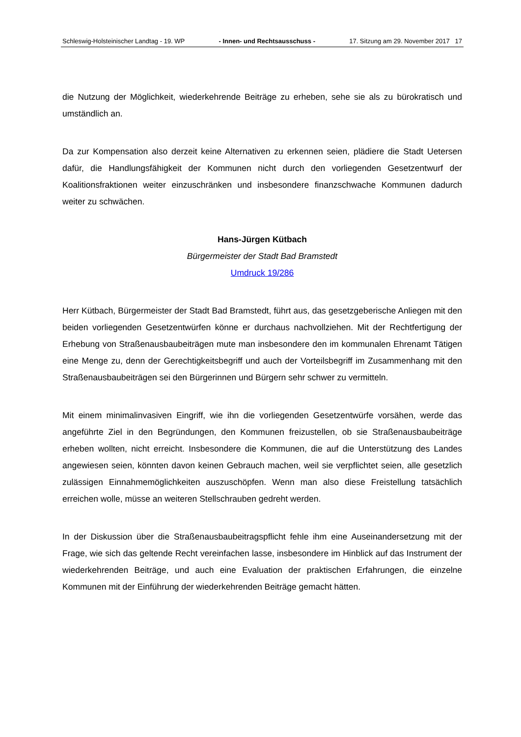Schleswig-Holsteinischer Landtag - 19. WP - Innen- und Rechtsausschuss - 17. Sitzung am 29. November 2017 17
die Nutzung der Möglichkeit, wiederkehrende Beiträge zu erheben, sehe sie als zu bürokratisch und umständlich an.
Da zur Kompensation also derzeit keine Alternativen zu erkennen seien, plädiere die Stadt Uetersen dafür, die Handlungsfähigkeit der Kommunen nicht durch den vorliegenden Gesetzentwurf der Koalitionsfraktionen weiter einzuschränken und insbesondere finanzschwache Kommunen dadurch weiter zu schwächen.
Hans-Jürgen Kütbach
Bürgermeister der Stadt Bad Bramstedt
Umdruck 19/286
Herr Kütbach, Bürgermeister der Stadt Bad Bramstedt, führt aus, das gesetzgeberische Anliegen mit den beiden vorliegenden Gesetzentwürfen könne er durchaus nachvollziehen. Mit der Rechtfertigung der Erhebung von Straßenausbaubeiträgen mute man insbesondere den im kommunalen Ehrenamt Tätigen eine Menge zu, denn der Gerechtigkeitsbegriff und auch der Vorteilsbegriff im Zusammenhang mit den Straßenausbaubeiträgen sei den Bürgerinnen und Bürgern sehr schwer zu vermitteln.
Mit einem minimalinvasiven Eingriff, wie ihn die vorliegenden Gesetzentwürfe vorsähen, werde das angeführte Ziel in den Begründungen, den Kommunen freizustellen, ob sie Straßenausbaubeiträge erheben wollten, nicht erreicht. Insbesondere die Kommunen, die auf die Unterstützung des Landes angewiesen seien, könnten davon keinen Gebrauch machen, weil sie verpflichtet seien, alle gesetzlich zulässigen Einnahmemöglichkeiten auszuschöpfen. Wenn man also diese Freistellung tatsächlich erreichen wolle, müsse an weiteren Stellschrauben gedreht werden.
In der Diskussion über die Straßenausbaubeitragspflicht fehle ihm eine Auseinandersetzung mit der Frage, wie sich das geltende Recht vereinfachen lasse, insbesondere im Hinblick auf das Instrument der wiederkehrenden Beiträge, und auch eine Evaluation der praktischen Erfahrungen, die einzelne Kommunen mit der Einführung der wiederkehrenden Beiträge gemacht hätten.